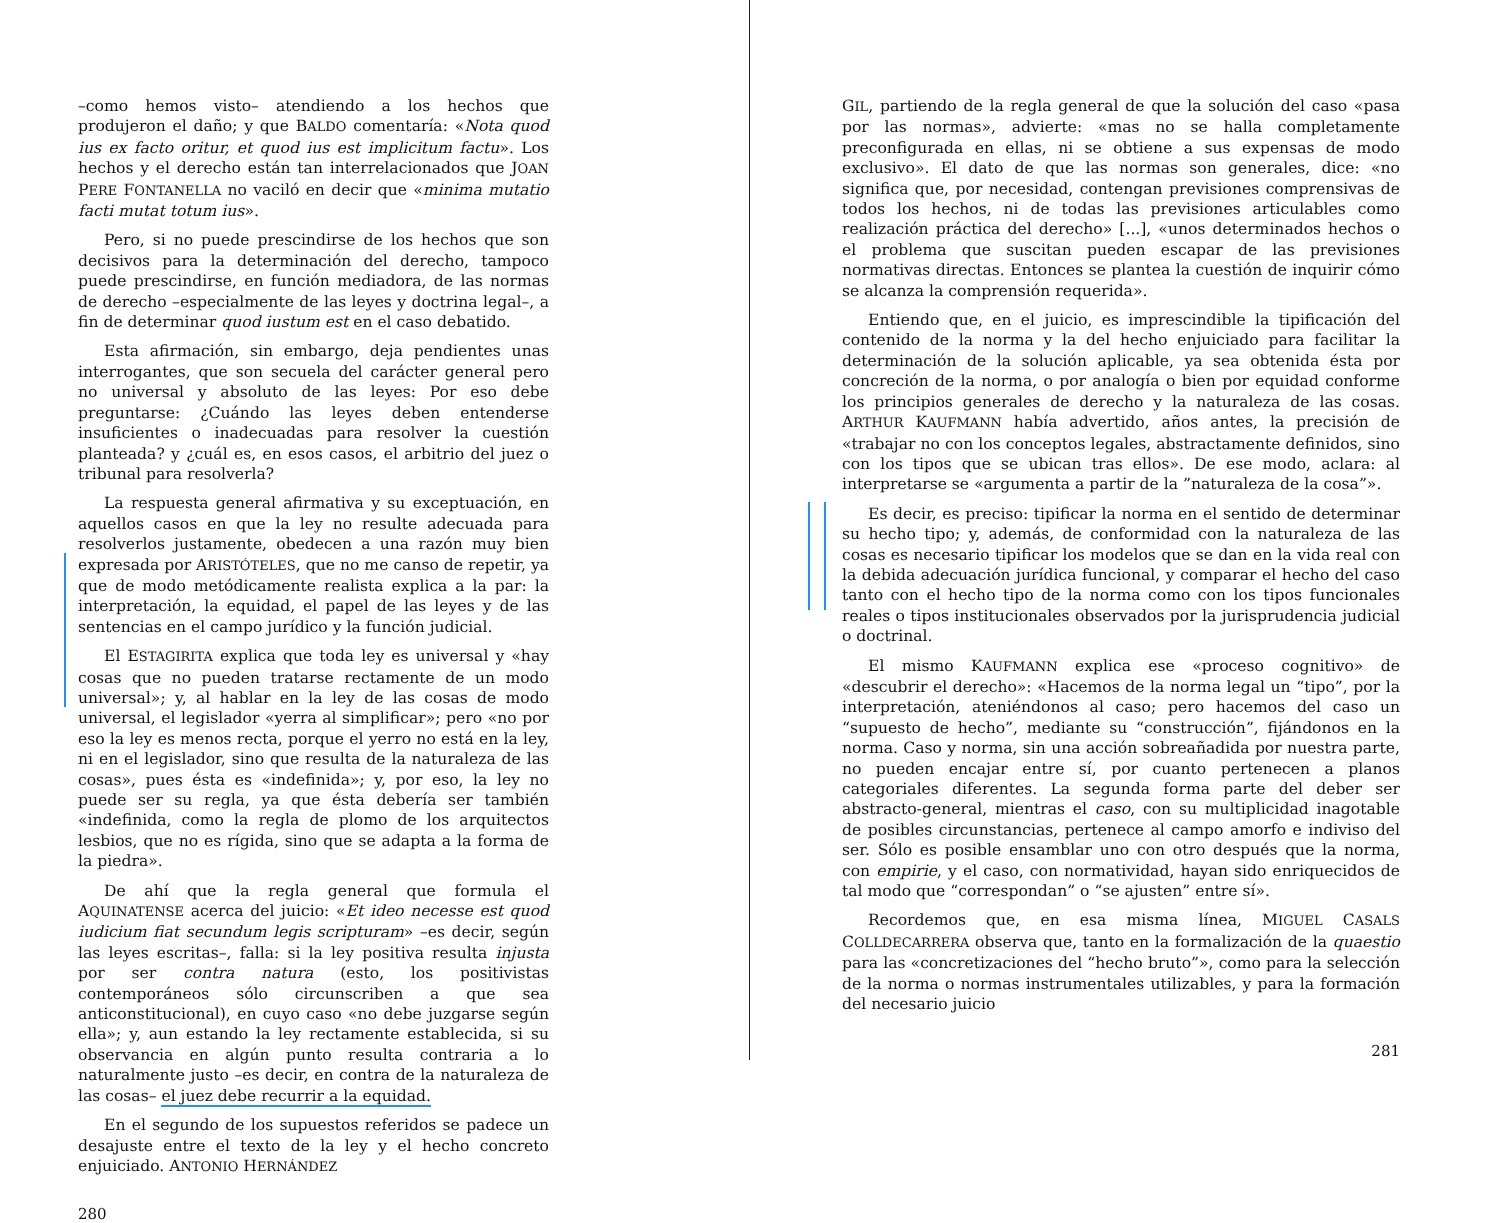–como hemos visto– atendiendo a los hechos que produjeron el daño; y que BALDO comentaría: «Nota quod ius ex facto oritur, et quod ius est implicitum factu». Los hechos y el derecho están tan interrelacionados que JOAN PERE FONTANELLA no vaciló en decir que «minima mutatio facti mutat totum ius».
Pero, si no puede prescindirse de los hechos que son decisivos para la determinación del derecho, tampoco puede prescindirse, en función mediadora, de las normas de derecho –especialmente de las leyes y doctrina legal–, a fin de determinar quod iustum est en el caso debatido.
Esta afirmación, sin embargo, deja pendientes unas interrogantes, que son secuela del carácter general pero no universal y absoluto de las leyes: Por eso debe preguntarse: ¿Cuándo las leyes deben entenderse insuficientes o inadecuadas para resolver la cuestión planteada? y ¿cuál es, en esos casos, el arbitrio del juez o tribunal para resolverla?
La respuesta general afirmativa y su exceptuación, en aquellos casos en que la ley no resulte adecuada para resolverlos justamente, obedecen a una razón muy bien expresada por ARISTÓTELES, que no me canso de repetir, ya que de modo metódicamente realista explica a la par: la interpretación, la equidad, el papel de las leyes y de las sentencias en el campo jurídico y la función judicial.
El ESTAGIRITA explica que toda ley es universal y «hay cosas que no pueden tratarse rectamente de un modo universal»; y, al hablar en la ley de las cosas de modo universal, el legislador «yerra al simplificar»; pero «no por eso la ley es menos recta, porque el yerro no está en la ley, ni en el legislador, sino que resulta de la naturaleza de las cosas», pues ésta es «indefinida»; y, por eso, la ley no puede ser su regla, ya que ésta debería ser también «indefinida, como la regla de plomo de los arquitectos lesbios, que no es rígida, sino que se adapta a la forma de la piedra».
De ahí que la regla general que formula el AQUINATENSE acerca del juicio: «Et ideo necesse est quod iudicium fiat secundum legis scripturam» –es decir, según las leyes escritas–, falla: si la ley positiva resulta injusta por ser contra natura (esto, los positivistas contemporáneos sólo circunscriben a que sea anticonstitucional), en cuyo caso «no debe juzgarse según ella»; y, aun estando la ley rectamente establecida, si su observancia en algún punto resulta contraria a lo naturalmente justo –es decir, en contra de la naturaleza de las cosas– el juez debe recurrir a la equidad.
En el segundo de los supuestos referidos se padece un desajuste entre el texto de la ley y el hecho concreto enjuiciado. ANTONIO HERNÁNDEZ
280
GIL, partiendo de la regla general de que la solución del caso «pasa por las normas», advierte: «mas no se halla completamente preconfigurada en ellas, ni se obtiene a sus expensas de modo exclusivo». El dato de que las normas son generales, dice: «no significa que, por necesidad, contengan previsiones comprensivas de todos los hechos, ni de todas las previsiones articulables como realización práctica del derecho» [...], «unos determinados hechos o el problema que suscitan pueden escapar de las previsiones normativas directas. Entonces se plantea la cuestión de inquirir cómo se alcanza la comprensión requerida».
Entiendo que, en el juicio, es imprescindible la tipificación del contenido de la norma y la del hecho enjuiciado para facilitar la determinación de la solución aplicable, ya sea obtenida ésta por concreción de la norma, o por analogía o bien por equidad conforme los principios generales de derecho y la naturaleza de las cosas. ARTHUR KAUFMANN había advertido, años antes, la precisión de «trabajar no con los conceptos legales, abstractamente definidos, sino con los tipos que se ubican tras ellos». De ese modo, aclara: al interpretarse se «argumenta a partir de la ”naturaleza de la cosa”».
Es decir, es preciso: tipificar la norma en el sentido de determinar su hecho tipo; y, además, de conformidad con la naturaleza de las cosas es necesario tipificar los modelos que se dan en la vida real con la debida adecuación jurídica funcional, y comparar el hecho del caso tanto con el hecho tipo de la norma como con los tipos funcionales reales o tipos institucionales observados por la jurisprudencia judicial o doctrinal.
El mismo KAUFMANN explica ese «proceso cognitivo» de «descubrir el derecho»: «Hacemos de la norma legal un “tipo”, por la interpretación, ateniéndonos al caso; pero hacemos del caso un “supuesto de hecho”, mediante su “construcción”, fijándonos en la norma. Caso y norma, sin una acción sobreañadida por nuestra parte, no pueden encajar entre sí, por cuanto pertenecen a planos categoriales diferentes. La segunda forma parte del deber ser abstracto-general, mientras el caso, con su multiplicidad inagotable de posibles circunstancias, pertenece al campo amorfo e indiviso del ser. Sólo es posible ensamblar uno con otro después que la norma, con empirie, y el caso, con normatividad, hayan sido enriquecidos de tal modo que “correspondan” o “se ajusten” entre sí».
Recordemos que, en esa misma línea, MIGUEL CASALS COLLDECARRERA observa que, tanto en la formalización de la quaestio para las «concretizaciones del “hecho bruto”», como para la selección de la norma o normas instrumentales utilizables, y para la formación del necesario juicio
281